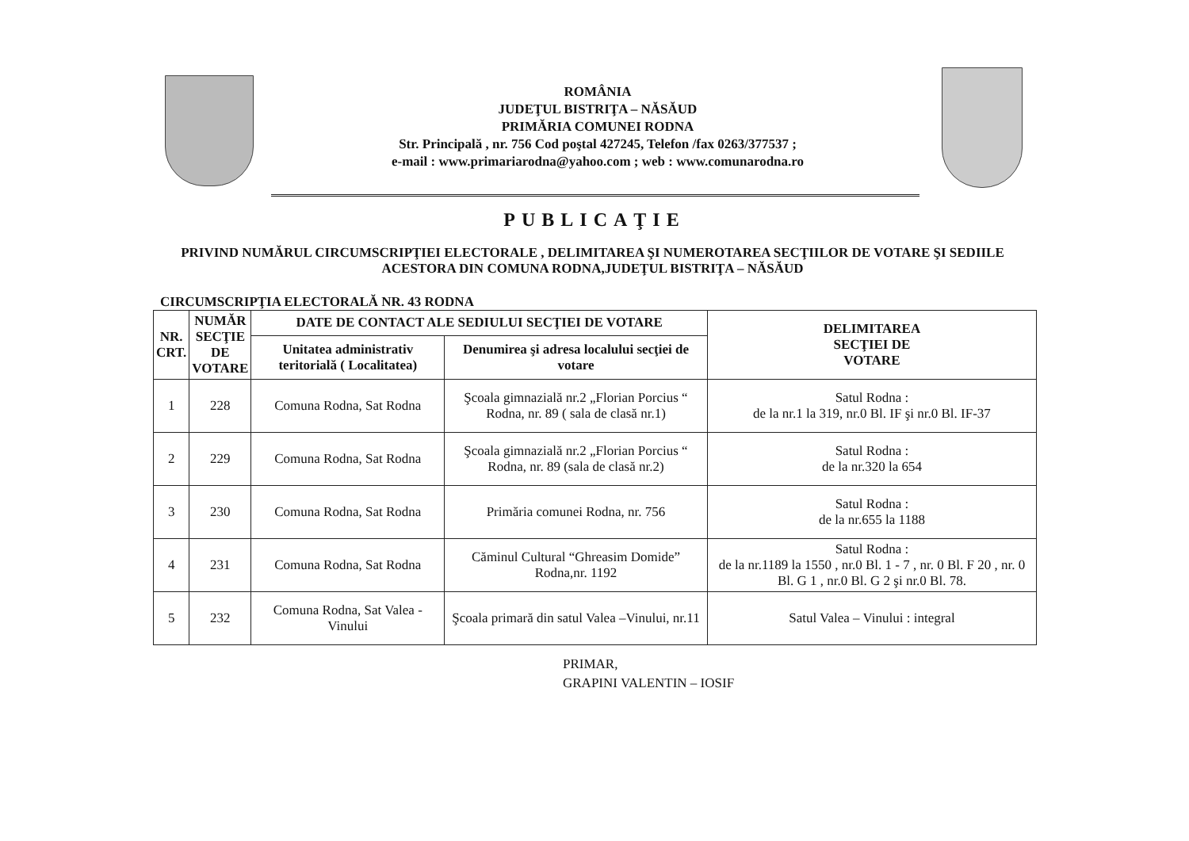ROMÂNIA
JUDEŢUL BISTRIŢA – NĂSĂUD
PRIMĂRIA COMUNEI RODNA
Str. Principală , nr. 756 Cod poştal 427245, Telefon /fax 0263/377537 ;
e-mail : www.primariarodna@yahoo.com ; web : www.comunarodna.ro
PUBLICAŢIE
PRIVIND NUMĂRUL CIRCUMSCRIPŢIEI ELECTORALE , DELIMITAREA ŞI NUMEROTAREA SECŢIILOR DE VOTARE ŞI SEDIILE ACESTORA DIN COMUNA RODNA,JUDEŢUL BISTRIŢA – NĂSĂUD
CIRCUMSCRIPŢIA ELECTORALĂ NR. 43 RODNA
| NR. CRT. | NUMĂR SECŢIE DE VOTARE | DATE DE CONTACT ALE SEDIULUI SECŢIEI DE VOTARE | | DELIMITAREA SECŢIEI DE VOTARE |
| --- | --- | --- | --- | --- |
| | | Unitatea administrativ teritorială ( Localitatea) | Denumirea şi adresa localului secţiei de votare | |
| 1 | 228 | Comuna Rodna, Sat Rodna | Şcoala gimnazială nr.2 „Florian Porcius “ Rodna, nr. 89 ( sala de clasă nr.1) | Satul Rodna : de la nr.1 la 319, nr.0 Bl. IF şi nr.0 Bl. IF-37 |
| 2 | 229 | Comuna Rodna, Sat Rodna | Şcoala gimnazială nr.2 „Florian Porcius “ Rodna, nr. 89 (sala de clasă nr.2) | Satul Rodna : de la nr.320 la 654 |
| 3 | 230 | Comuna Rodna, Sat Rodna | Primăria comunei Rodna, nr. 756 | Satul Rodna : de la nr.655 la 1188 |
| 4 | 231 | Comuna Rodna, Sat Rodna | Căminul Cultural “Ghreasim Domide” Rodna,nr. 1192 | Satul Rodna : de la nr.1189 la 1550 , nr.0 Bl. 1 - 7 , nr. 0 Bl. F 20 , nr. 0 Bl. G 1 , nr.0 Bl. G 2 şi nr.0 Bl. 78. |
| 5 | 232 | Comuna Rodna, Sat Valea -Vinului | Şcoala primară din satul Valea –Vinului, nr.11 | Satul Valea – Vinului : integral |
PRIMAR,
GRAPINI VALENTIN – IOSIF